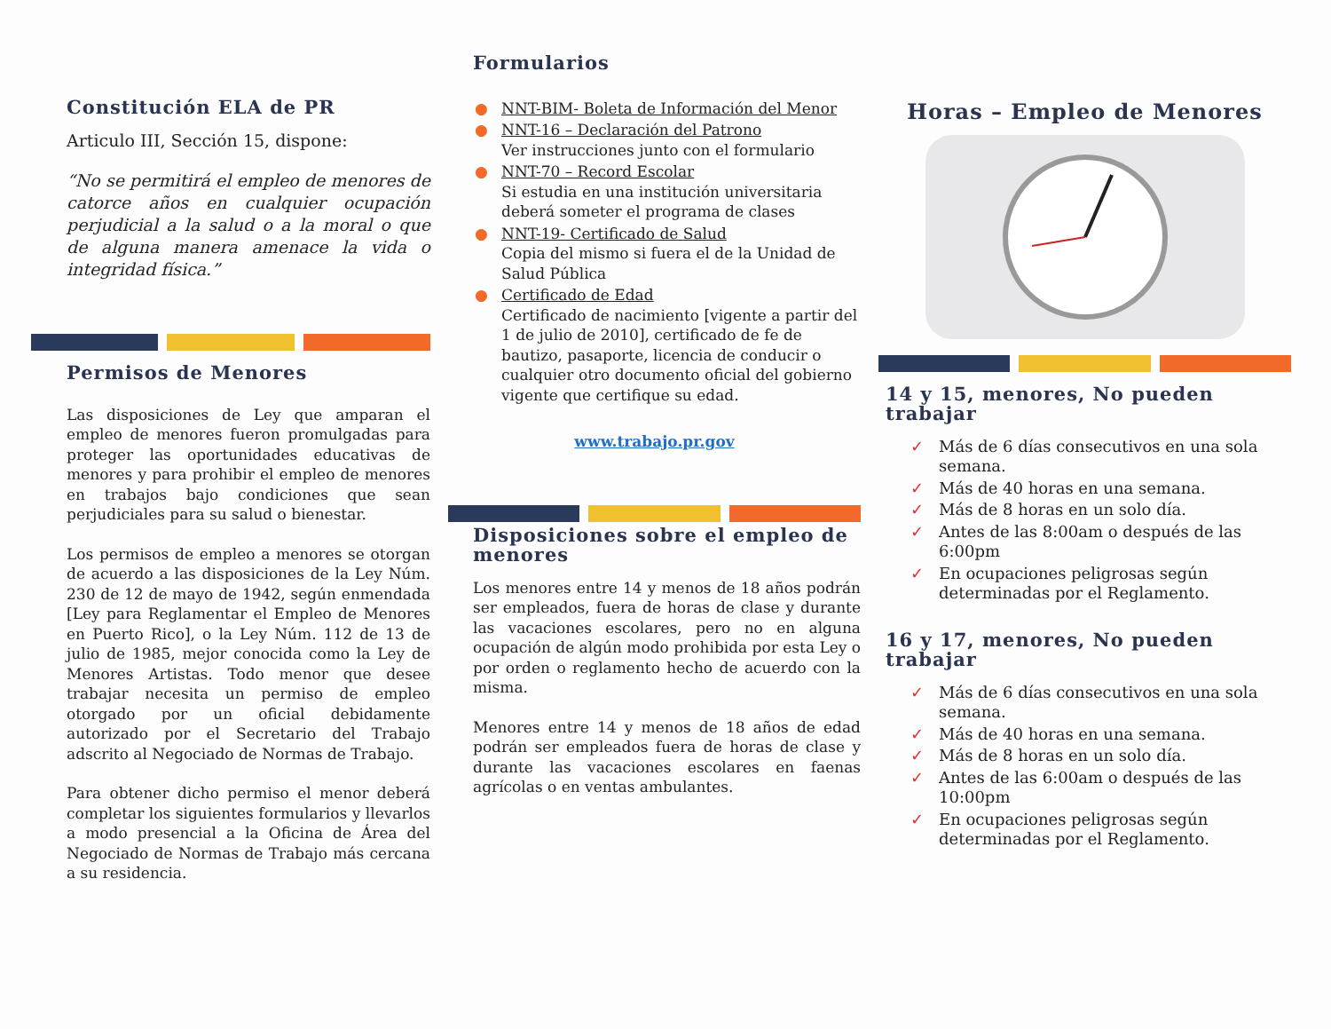Constitución ELA de PR
Articulo III, Sección 15, dispone:
“No se permitirá el empleo de menores de catorce años en cualquier ocupación perjudicial a la salud o a la moral o que de alguna manera amenace la vida o integridad física.”
Permisos de Menores
Las disposiciones de Ley que amparan el empleo de menores fueron promulgadas para proteger las oportunidades educativas de menores y para prohibir el empleo de menores en trabajos bajo condiciones que sean perjudiciales para su salud o bienestar.
Los permisos de empleo a menores se otorgan de acuerdo a las disposiciones de la Ley Núm. 230 de 12 de mayo de 1942, según enmendada [Ley para Reglamentar el Empleo de Menores en Puerto Rico], o la Ley Núm. 112 de 13 de julio de 1985, mejor conocida como la Ley de Menores Artistas. Todo menor que desee trabajar necesita un permiso de empleo otorgado por un oficial debidamente autorizado por el Secretario del Trabajo adscrito al Negociado de Normas de Trabajo.
Para obtener dicho permiso el menor deberá completar los siguientes formularios y llevarlos a modo presencial a la Oficina de Área del Negociado de Normas de Trabajo más cercana a su residencia.
Formularios
● NNT-BIM- Boleta de Información del Menor
● NNT-16 – Declaración del Patrono
Ver instrucciones junto con el formulario
● NNT-70 – Record Escolar
Si estudia en una institución universitaria deberá someter el programa de clases
● NNT-19- Certificado de Salud
Copia del mismo si fuera el de la Unidad de Salud Pública
● Certificado de Edad
Certificado de nacimiento [vigente a partir del 1 de julio de 2010], certificado de fe de bautizo, pasaporte, licencia de conducir o cualquier otro documento oficial del gobierno vigente que certifique su edad.
www.trabajo.pr.gov
Disposiciones sobre el empleo de menores
Los menores entre 14 y menos de 18 años podrán ser empleados, fuera de horas de clase y durante las vacaciones escolares, pero no en alguna ocupación de algún modo prohibida por esta Ley o por orden o reglamento hecho de acuerdo con la misma.
Menores entre 14 y menos de 18 años de edad podrán ser empleados fuera de horas de clase y durante las vacaciones escolares en faenas agrícolas o en ventas ambulantes.
Horas – Empleo de Menores
14 y 15, menores, No pueden trabajar
✓ Más de 6 días consecutivos en una sola semana.
✓ Más de 40 horas en una semana.
✓ Más de 8 horas en un solo día.
✓ Antes de las 8:00am o después de las 6:00pm
✓ En ocupaciones peligrosas según determinadas por el Reglamento.
16 y 17, menores, No pueden trabajar
✓ Más de 6 días consecutivos en una sola semana.
✓ Más de 40 horas en una semana.
✓ Más de 8 horas en un solo día.
✓ Antes de las 6:00am o después de las 10:00pm
✓ En ocupaciones peligrosas según determinadas por el Reglamento.